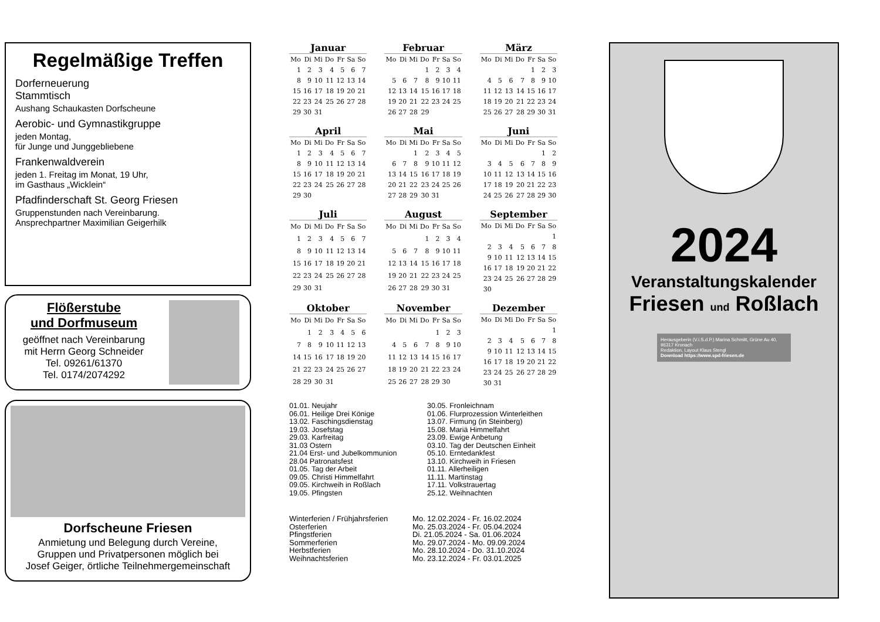Regelmäßige Treffen
Dorferneuerung
Stammtisch
Aushang Schaukasten Dorfscheune
Aerobic- und Gymnastikgruppe
jeden Montag,
für Junge und Junggebliebene
Frankenwaldverein
jeden 1. Freitag im Monat, 19 Uhr,
im Gasthaus „Wicklein“
Pfadfinderschaft St. Georg Friesen
Gruppenstunden nach Vereinbarung.
Ansprechpartner Maximilian Geigerhilk
Flößerstube
und Dorfmuseum
geöffnet nach Vereinbarung
mit Herrn Georg Schneider
Tel. 09261/61370
Tel. 0174/2074292
Dorfscheune Friesen
Anmietung und Belegung durch Vereine,
Gruppen und Privatpersonen möglich bei
Josef Geiger, örtliche Teilnehmergemeinschaft
Januar
| Mo | Di | Mi | Do | Fr | Sa | So |
| --- | --- | --- | --- | --- | --- | --- |
| 1 | 2 | 3 | 4 | 5 | 6 | 7 |
| 8 | 9 | 10 | 11 | 12 | 13 | 14 |
| 15 | 16 | 17 | 18 | 19 | 20 | 21 |
| 22 | 23 | 24 | 25 | 26 | 27 | 28 |
| 29 | 30 | 31 | | | | |
Februar
| Mo | Di | Mi | Do | Fr | Sa | So |
| --- | --- | --- | --- | --- | --- | --- |
| | | | 1 | 2 | 3 | 4 |
| 5 | 6 | 7 | 8 | 9 | 10 | 11 |
| 12 | 13 | 14 | 15 | 16 | 17 | 18 |
| 19 | 20 | 21 | 22 | 23 | 24 | 25 |
| 26 | 27 | 28 | 29 | | | |
März
| Mo | Di | Mi | Do | Fr | Sa | So |
| --- | --- | --- | --- | --- | --- | --- |
| | | | | 1 | 2 | 3 |
| 4 | 5 | 6 | 7 | 8 | 9 | 10 |
| 11 | 12 | 13 | 14 | 15 | 16 | 17 |
| 18 | 19 | 20 | 21 | 22 | 23 | 24 |
| 25 | 26 | 27 | 28 | 29 | 30 | 31 |
April
| Mo | Di | Mi | Do | Fr | Sa | So |
| --- | --- | --- | --- | --- | --- | --- |
| 1 | 2 | 3 | 4 | 5 | 6 | 7 |
| 8 | 9 | 10 | 11 | 12 | 13 | 14 |
| 15 | 16 | 17 | 18 | 19 | 20 | 21 |
| 22 | 23 | 24 | 25 | 26 | 27 | 28 |
| 29 | 30 | | | | | |
Mai
| Mo | Di | Mi | Do | Fr | Sa | So |
| --- | --- | --- | --- | --- | --- | --- |
| | | 1 | 2 | 3 | 4 | 5 |
| 6 | 7 | 8 | 9 | 10 | 11 | 12 |
| 13 | 14 | 15 | 16 | 17 | 18 | 19 |
| 20 | 21 | 22 | 23 | 24 | 25 | 26 |
| 27 | 28 | 29 | 30 | 31 | | |
Juni
| Mo | Di | Mi | Do | Fr | Sa | So |
| --- | --- | --- | --- | --- | --- | --- |
| | | | | | 1 | 2 |
| 3 | 4 | 5 | 6 | 7 | 8 | 9 |
| 10 | 11 | 12 | 13 | 14 | 15 | 16 |
| 17 | 18 | 19 | 20 | 21 | 22 | 23 |
| 24 | 25 | 26 | 27 | 28 | 29 | 30 |
Juli
| Mo | Di | Mi | Do | Fr | Sa | So |
| --- | --- | --- | --- | --- | --- | --- |
| 1 | 2 | 3 | 4 | 5 | 6 | 7 |
| 8 | 9 | 10 | 11 | 12 | 13 | 14 |
| 15 | 16 | 17 | 18 | 19 | 20 | 21 |
| 22 | 23 | 24 | 25 | 26 | 27 | 28 |
| 29 | 30 | 31 | | | | |
August
| Mo | Di | Mi | Do | Fr | Sa | So |
| --- | --- | --- | --- | --- | --- | --- |
| | | | 1 | 2 | 3 | 4 |
| 5 | 6 | 7 | 8 | 9 | 10 | 11 |
| 12 | 13 | 14 | 15 | 16 | 17 | 18 |
| 19 | 20 | 21 | 22 | 23 | 24 | 25 |
| 26 | 27 | 28 | 29 | 30 | 31 | |
September
| Mo | Di | Mi | Do | Fr | Sa | So |
| --- | --- | --- | --- | --- | --- | --- |
| | | | | | | 1 |
| 2 | 3 | 4 | 5 | 6 | 7 | 8 |
| 9 | 10 | 11 | 12 | 13 | 14 | 15 |
| 16 | 17 | 18 | 19 | 20 | 21 | 22 |
| 23 | 24 | 25 | 26 | 27 | 28 | 29 |
| 30 | | | | | | |
Oktober
| Mo | Di | Mi | Do | Fr | Sa | So |
| --- | --- | --- | --- | --- | --- | --- |
| | 1 | 2 | 3 | 4 | 5 | 6 |
| 7 | 8 | 9 | 10 | 11 | 12 | 13 |
| 14 | 15 | 16 | 17 | 18 | 19 | 20 |
| 21 | 22 | 23 | 24 | 25 | 26 | 27 |
| 28 | 29 | 30 | 31 | | | |
November
| Mo | Di | Mi | Do | Fr | Sa | So |
| --- | --- | --- | --- | --- | --- | --- |
| | | | | 1 | 2 | 3 |
| 4 | 5 | 6 | 7 | 8 | 9 | 10 |
| 11 | 12 | 13 | 14 | 15 | 16 | 17 |
| 18 | 19 | 20 | 21 | 22 | 23 | 24 |
| 25 | 26 | 27 | 28 | 29 | 30 | |
Dezember
| Mo | Di | Mi | Do | Fr | Sa | So |
| --- | --- | --- | --- | --- | --- | --- |
| | | | | | | 1 |
| 2 | 3 | 4 | 5 | 6 | 7 | 8 |
| 9 | 10 | 11 | 12 | 13 | 14 | 15 |
| 16 | 17 | 18 | 19 | 20 | 21 | 22 |
| 23 | 24 | 25 | 26 | 27 | 28 | 29 |
| 30 | 31 | | | | | |
01.01. Neujahr
06.01. Heilige Drei Könige
13.02. Faschingsdienstag
19.03. Josefstag
29.03. Karfreitag
31.03 Ostern
21.04 Erst- und Jubelkommunion
28.04 Patronatsfest
01.05. Tag der Arbeit
09.05. Christi Himmelfahrt
09.05. Kirchweih in Roßlach
19.05. Pfingsten
30.05. Fronleichnam
01.06. Flurprozession Winterleithen
13.07. Firmung (in Steinberg)
15.08. Mariä Himmelfahrt
23.09. Ewige Anbetung
03.10. Tag der Deutschen Einheit
05.10. Erntedankfest
13.10. Kirchweih in Friesen
01.11. Allerheiligen
11.11. Martinstag
17.11. Volkstrauertag
25.12. Weihnachten
| Winterferien / Frühjahrsferien | Mo. 12.02.2024 - Fr. 16.02.2024 |
| Osterferien | Mo. 25.03.2024 - Fr. 05.04.2024 |
| Pfingstferien | Di. 21.05.2024 - Sa. 01.06.2024 |
| Sommerferien | Mo. 29.07.2024 - Mo. 09.09.2024 |
| Herbstferien | Mo. 28.10.2024 - Do. 31.10.2024 |
| Weihnachtsferien | Mo. 23.12.2024 - Fr. 03.01.2025 |
2024
Veranstaltungskalender
Friesen und Roßlach
Herausgeberin (V.i.S.d.P.) Marina Schmitt, Grüne Au 40, 96317 Kronach
Redaktion, Layout Klaus Stengl
Download https://www.spd-friesen.de